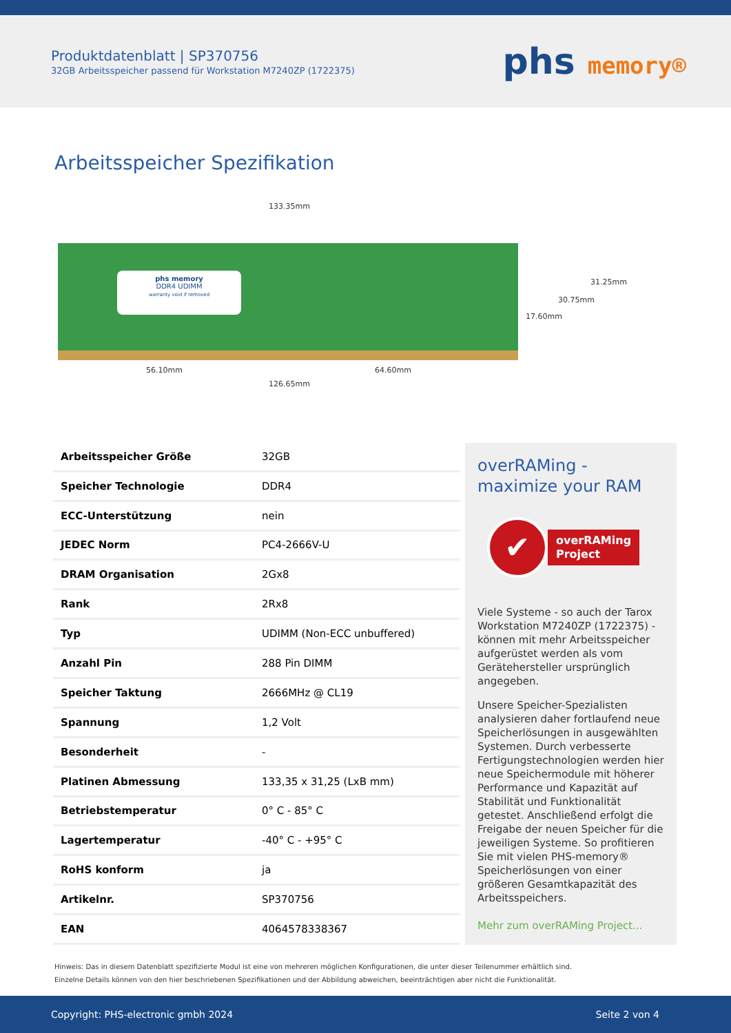Produktdatenblatt | SP370756
32GB Arbeitsspeicher passend für Workstation M7240ZP (1722375)
phs memory®
Arbeitsspeicher Spezifikation
133.35mm
phs memory
DDR4 UDIMM
warranty void if removed
31.25mm
30.75mm
17.60mm
56.10mm 64.60mm
126.65mm
| Arbeitsspeicher Größe | 32GB |
| Speicher Technologie | DDR4 |
| ECC-Unterstützung | nein |
| JEDEC Norm | PC4-2666V-U |
| DRAM Organisation | 2Gx8 |
| Rank | 2Rx8 |
| Typ | UDIMM (Non-ECC unbuffered) |
| Anzahl Pin | 288 Pin DIMM |
| Speicher Taktung | 2666MHz @ CL19 |
| Spannung | 1,2 Volt |
| Besonderheit | - |
| Platinen Abmessung | 133,35 x 31,25 (LxB mm) |
| Betriebstemperatur | 0° C - 85° C |
| Lagertemperatur | -40° C - +95° C |
| RoHS konform | ja |
| Artikelnr. | SP370756 |
| EAN | 4064578338367 |
overRAMing -
maximize your RAM
✔
overRAMing
Project
Viele Systeme - so auch der Tarox Workstation M7240ZP (1722375) - können mit mehr Arbeitsspeicher aufgerüstet werden als vom Gerätehersteller ursprünglich angegeben.
Unsere Speicher-Spezialisten analysieren daher fortlaufend neue Speicherlösungen in ausgewählten Systemen. Durch verbesserte Fertigungstechnologien werden hier neue Speichermodule mit höherer Performance und Kapazität auf Stabilität und Funktionalität getestet. Anschließend erfolgt die Freigabe der neuen Speicher für die jeweiligen Systeme. So profitieren Sie mit vielen PHS-memory® Speicherlösungen von einer größeren Gesamtkapazität des Arbeitsspeichers.
Mehr zum overRAMing Project...
Hinweis: Das in diesem Datenblatt spezifizierte Modul ist eine von mehreren möglichen Konfigurationen, die unter dieser Teilenummer erhältlich sind.
Einzelne Details können von den hier beschriebenen Spezifikationen und der Abbildung abweichen, beeinträchtigen aber nicht die Funktionalität.
Copyright: PHS-electronic gmbh 2024 Seite 2 von 4